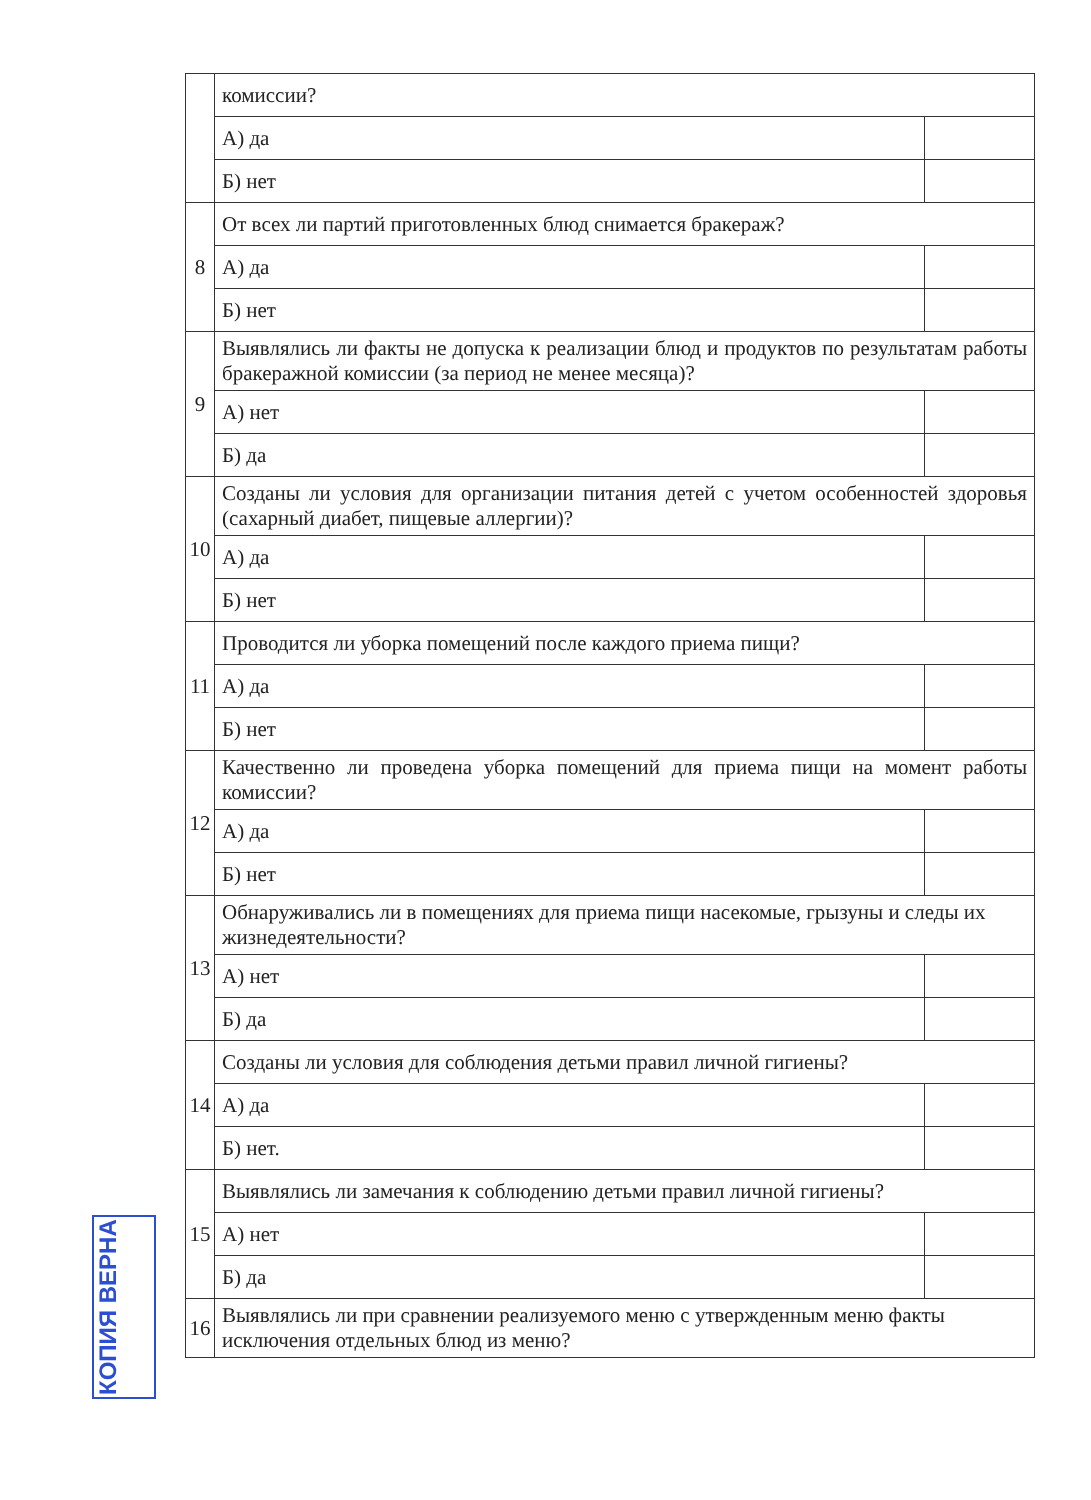| | комиссии? | |
| | А) да | |
| | Б) нет | |
| 8 | От всех ли партий приготовленных блюд снимается бракераж? | |
| | А) да | |
| | Б) нет | |
| 9 | Выявлялись ли факты не допуска к реализации блюд и продуктов по результатам работы бракеражной комиссии (за период не менее месяца)? | |
| | А) нет | |
| | Б) да | |
| 10 | Созданы ли условия для организации питания детей с учетом особенностей здоровья (сахарный диабет, пищевые аллергии)? | |
| | А) да | |
| | Б) нет | |
| 11 | Проводится ли уборка помещений после каждого приема пищи? | |
| | А) да | |
| | Б) нет | |
| 12 | Качественно ли проведена уборка помещений для приема пищи на момент работы комиссии? | |
| | А) да | |
| | Б) нет | |
| 13 | Обнаруживались ли в помещениях для приема пищи насекомые, грызуны и следы их жизнедеятельности? | |
| | А) нет | |
| | Б) да | |
| 14 | Созданы ли условия для соблюдения детьми правил личной гигиены? | |
| | А) да | |
| | Б) нет. | |
| 15 | Выявлялись ли замечания к соблюдению детьми правил личной гигиены? | |
| | А) нет | |
| | Б) да | |
| 16 | Выявлялись ли при сравнении реализуемого меню с утвержденным меню факты исключения отдельных блюд из меню? | |
КОПИЯ ВЕРНА